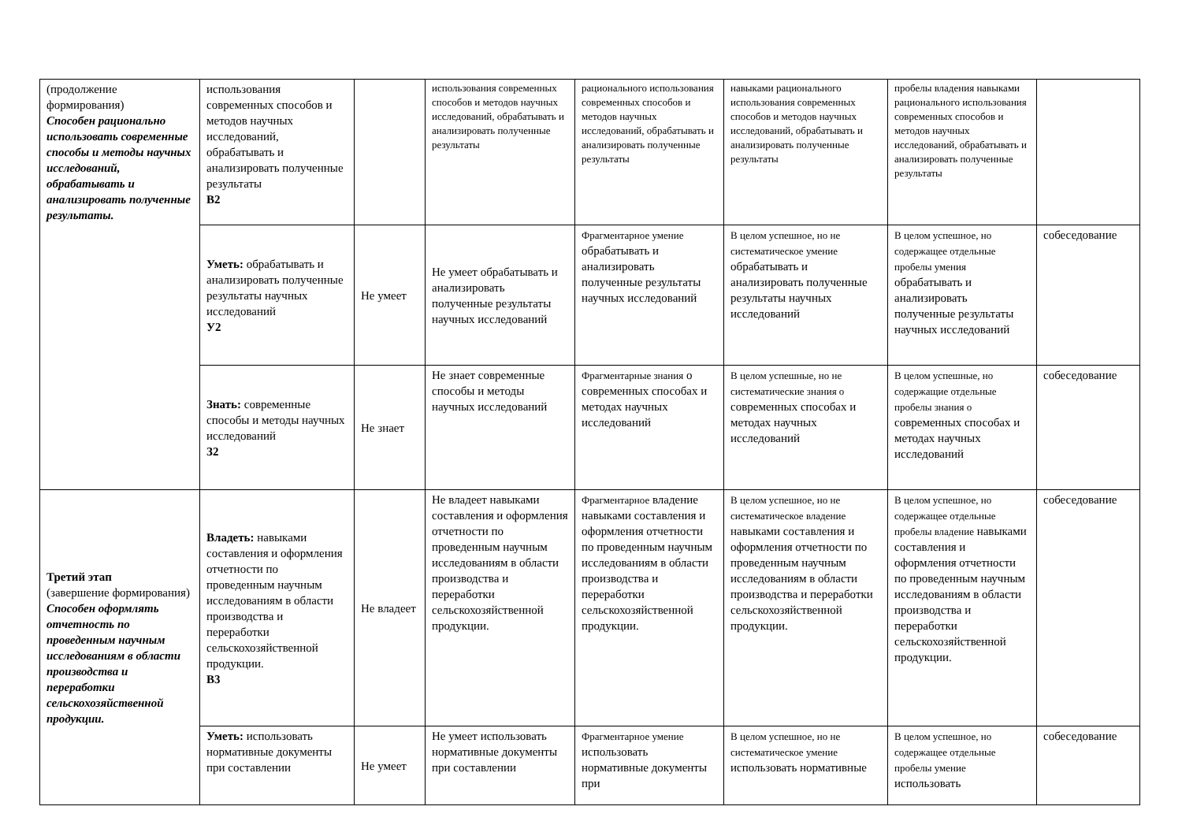| (продолжение формирования) Способен рационально использовать современные способы и методы научных исследований, обрабатывать и анализировать полученные результаты. | использования современных способов и методов научных исследований, обрабатывать и анализировать полученные результаты В2 | | использования современных способов и методов научных исследований, обрабатывать и анализировать полученные результаты | рационального использования современных способов и методов научных исследований, обрабатывать и анализировать полученные результаты | навыками рационального использования современных способов и методов научных исследований, обрабатывать и анализировать полученные результаты | пробелы владения навыками рационального использования современных способов и методов научных исследований, обрабатывать и анализировать полученные результаты | |
| | Уметь: обрабатывать и анализировать полученные результаты научных исследований У2 | Не умеет | Не умеет обрабатывать и анализировать полученные результаты научных исследований | Фрагментарное умение обрабатывать и анализировать полученные результаты научных исследований | В целом успешное, но не систематическое умение обрабатывать и анализировать полученные результаты научных исследований | В целом успешное, но содержащее отдельные пробелы умения обрабатывать и анализировать полученные результаты научных исследований | собеседование |
| | Знать: современные способы и методы научных исследований З2 | Не знает | Не знает современные способы и методы научных исследований | Фрагментарные знания о современных способах и методах научных исследований | В целом успешные, но не систематические знания о современных способах и методах научных исследований | В целом успешные, но содержащие отдельные пробелы знания о современных способах и методах научных исследований | собеседование |
| Третий этап (завершение формирования) Способен оформлять отчетность по проведенным научным исследованиям в области производства и переработки сельскохозяйственной продукции. | Владеть: навыками составления и оформления отчетности по проведенным научным исследованиям в области производства и переработки сельскохозяйственной продукции. В3 | Не владеет | Не владеет навыками составления и оформления отчетности по проведенным научным исследованиям в области производства и переработки сельскохозяйственной продукции. | Фрагментарное владение навыками составления и оформления отчетности по проведенным научным исследованиям в области производства и переработки сельскохозяйственной продукции. | В целом успешное, но не систематическое владение навыками составления и оформления отчетности по проведенным научным исследованиям в области производства и переработки сельскохозяйственной продукции. | В целом успешное, но содержащее отдельные пробелы владение навыками составления и оформления отчетности по проведенным научным исследованиям в области производства и переработки сельскохозяйственной продукции. | собеседование |
| | Уметь: использовать нормативные документы при составлении | Не умеет | Не умеет использовать нормативные документы при составлении | Фрагментарное умение использовать нормативные документы при | В целом успешное, но не систематическое умение использовать нормативные | В целом успешное, но содержащее отдельные пробелы умение использовать | собеседование |